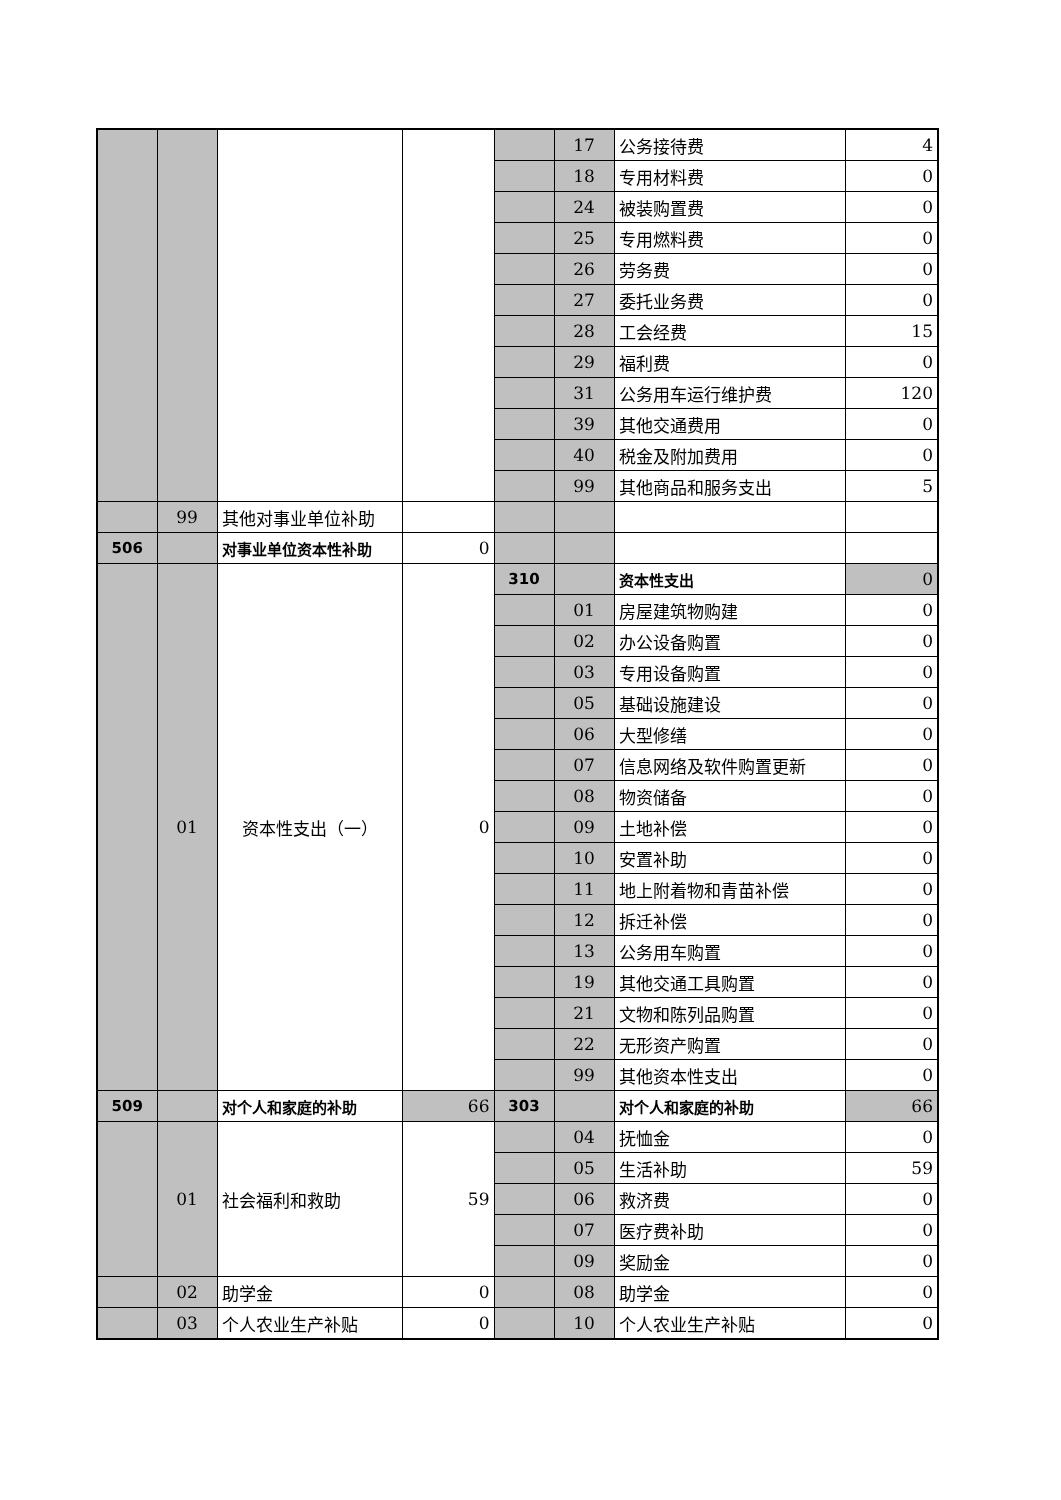| | | | | | 17 | 公务接待费 | 4 |
| | | | | | 18 | 专用材料费 | 0 |
| | | | | | 24 | 被装购置费 | 0 |
| | | | | | 25 | 专用燃料费 | 0 |
| | | | | | 26 | 劳务费 | 0 |
| | | | | | 27 | 委托业务费 | 0 |
| | | | | | 28 | 工会经费 | 15 |
| | | | | | 29 | 福利费 | 0 |
| | | | | | 31 | 公务用车运行维护费 | 120 |
| | | | | | 39 | 其他交通费用 | 0 |
| | | | | | 40 | 税金及附加费用 | 0 |
| | | | | | 99 | 其他商品和服务支出 | 5 |
| | 99 | 其他对事业单位补助 | | | | | |
| 506 | | 对事业单位资本性补助 | 0 | | | | |
| | 01 | 资本性支出（一） | 0 | 310 | | 资本性支出 | 0 |
| | | | | | 01 | 房屋建筑物购建 | 0 |
| | | | | | 02 | 办公设备购置 | 0 |
| | | | | | 03 | 专用设备购置 | 0 |
| | | | | | 05 | 基础设施建设 | 0 |
| | | | | | 06 | 大型修缮 | 0 |
| | | | | | 07 | 信息网络及软件购置更新 | 0 |
| | | | | | 08 | 物资储备 | 0 |
| | | | | | 09 | 土地补偿 | 0 |
| | | | | | 10 | 安置补助 | 0 |
| | | | | | 11 | 地上附着物和青苗补偿 | 0 |
| | | | | | 12 | 拆迁补偿 | 0 |
| | | | | | 13 | 公务用车购置 | 0 |
| | | | | | 19 | 其他交通工具购置 | 0 |
| | | | | | 21 | 文物和陈列品购置 | 0 |
| | | | | | 22 | 无形资产购置 | 0 |
| | | | | | 99 | 其他资本性支出 | 0 |
| 509 | | 对个人和家庭的补助 | 66 | 303 | | 对个人和家庭的补助 | 66 |
| | 01 | 社会福利和救助 | 59 | | 04 | 抚恤金 | 0 |
| | | | | | 05 | 生活补助 | 59 |
| | | | | | 06 | 救济费 | 0 |
| | | | | | 07 | 医疗费补助 | 0 |
| | | | | | 09 | 奖励金 | 0 |
| | 02 | 助学金 | 0 | | 08 | 助学金 | 0 |
| | 03 | 个人农业生产补贴 | 0 | | 10 | 个人农业生产补贴 | 0 |